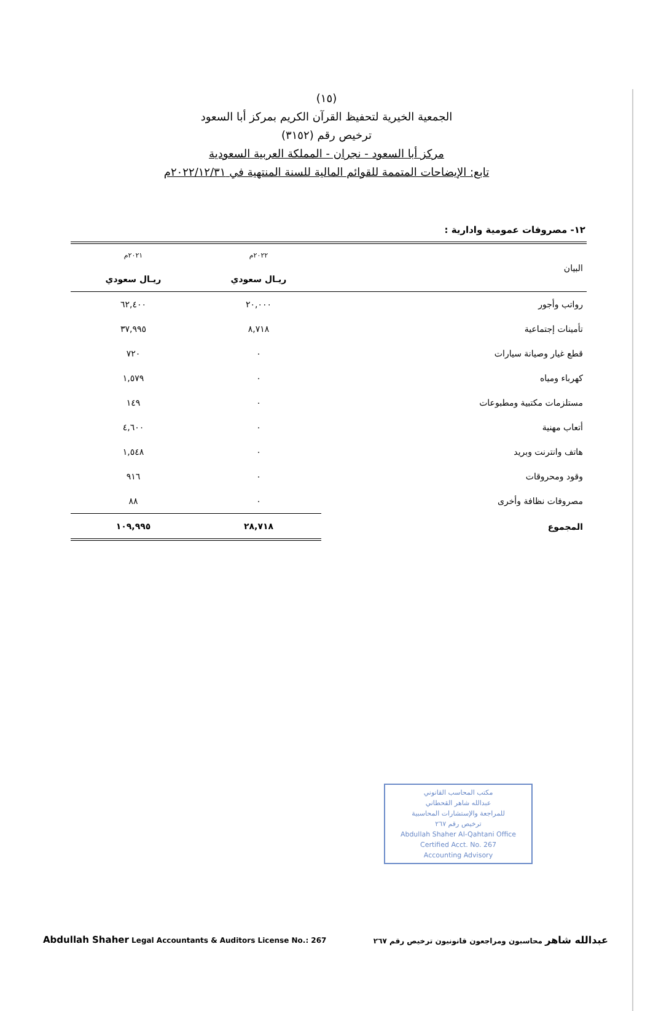(١٥)
الجمعية الخيرية لتحفيظ القرآن الكريم بمركز أبا السعود
ترخيص رقم (٣١٥٢)
مركز أبا السعود - نجران - المملكة العربية السعودية
تابع: الإيضاحات المتممة للقوائم المالية للسنة المنتهية في ٢٠٢٢/١٢/٣١م
١٢- مصروفات عمومية وادارية :
| البيان | ٢٠٢٢م | ٢٠٢١م |
| --- | --- | --- |
| | ريـال سعودي | ريـال سعودي |
| رواتب وأجور | ٢٠,٠٠٠ | ٦٢,٤٠٠ |
| تأمينات إجتماعية | ٨,٧١٨ | ٣٧,٩٩٥ |
| قطع غيار وصيانة سيارات | ٠ | ٧٢٠ |
| كهرباء ومياه | ٠ | ١,٥٧٩ |
| مستلزمات مكتبية ومطبوعات | ٠ | ١٤٩ |
| أتعاب مهنية | ٠ | ٤,٦٠٠ |
| هاتف وانترنت وبريد | ٠ | ١,٥٤٨ |
| وقود ومحروقات | ٠ | ٩١٦ |
| مصروفات نظافة وأخرى | ٠ | ٨٨ |
| المجموع | ٢٨,٧١٨ | ١٠٩,٩٩٥ |
مكتب المحاسب القانوني
عبدالله شاهر القحطاني
للمراجعة والإستشارات المحاسبية
ترخيص رقم ٢٦٧
Abdullah Shaher Al-Qahtani Office
Certified Acct. No. 267
Accounting Advisory
Abdullah Shaher Legal Accountants & Auditors License No.: 267
عبدالله شاهر محاسبون ومراجعون قانونيون ترخيص رقم ٢٦٧